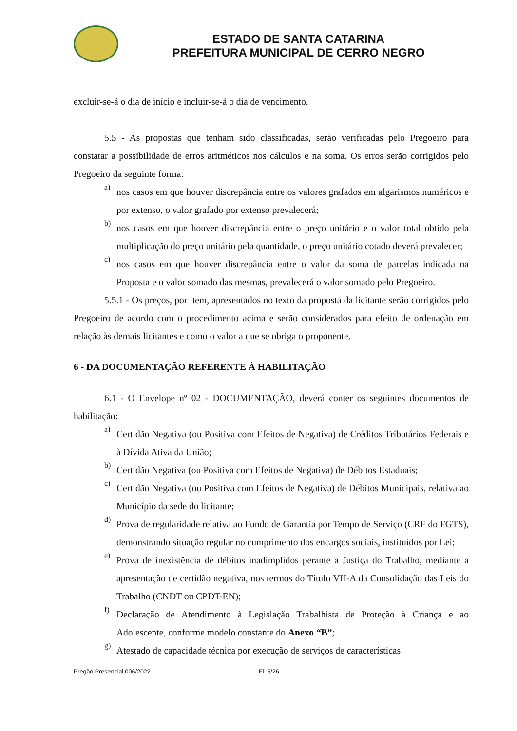ESTADO DE SANTA CATARINA
PREFEITURA MUNICIPAL DE CERRO NEGRO
excluir-se-á o dia de início e incluir-se-á o dia de vencimento.
5.5 - As propostas que tenham sido classificadas, serão verificadas pelo Pregoeiro para constatar a possibilidade de erros aritméticos nos cálculos e na soma. Os erros serão corrigidos pelo Pregoeiro da seguinte forma:
a)
nos casos em que houver discrepância entre os valores grafados em algarismos numéricos e por extenso, o valor grafado por extenso prevalecerá;
b)
nos casos em que houver discrepância entre o preço unitário e o valor total obtido pela multiplicação do preço unitário pela quantidade, o preço unitário cotado deverá prevalecer;
c)
nos casos em que houver discrepância entre o valor da soma de parcelas indicada na Proposta e o valor somado das mesmas, prevalecerá o valor somado pelo Pregoeiro.
5.5.1 - Os preços, por item, apresentados no texto da proposta da licitante serão corrigidos pelo Pregoeiro de acordo com o procedimento acima e serão considerados para efeito de ordenação em relação às demais licitantes e como o valor a que se obriga o proponente.
6 - DA DOCUMENTAÇÃO REFERENTE À HABILITAÇÃO
6.1 - O Envelope nº 02 - DOCUMENTAÇÃO, deverá conter os seguintes documentos de habilitação:
a)
Certidão Negativa (ou Positiva com Efeitos de Negativa) de Créditos Tributários Federais e à Dívida Ativa da União;
b)
Certidão Negativa (ou Positiva com Efeitos de Negativa) de Débitos Estaduais;
c)
Certidão Negativa (ou Positiva com Efeitos de Negativa) de Débitos Municipais, relativa ao Município da sede do licitante;
d)
Prova de regularidade relativa ao Fundo de Garantia por Tempo de Serviço (CRF do FGTS), demonstrando situação regular no cumprimento dos encargos sociais, instituídos por Lei;
e)
Prova de inexistência de débitos inadimplidos perante a Justiça do Trabalho, mediante a apresentação de certidão negativa, nos termos do Título VII-A da Consolidação das Leis do Trabalho (CNDT ou CPDT-EN);
f)
Declaração de Atendimento à Legislação Trabalhista de Proteção à Criança e ao Adolescente, conforme modelo constante do Anexo “B”;
g)
Atestado de capacidade técnica por execução de serviços de características
Pregão Presencial 006/2022 Fl. 5/26